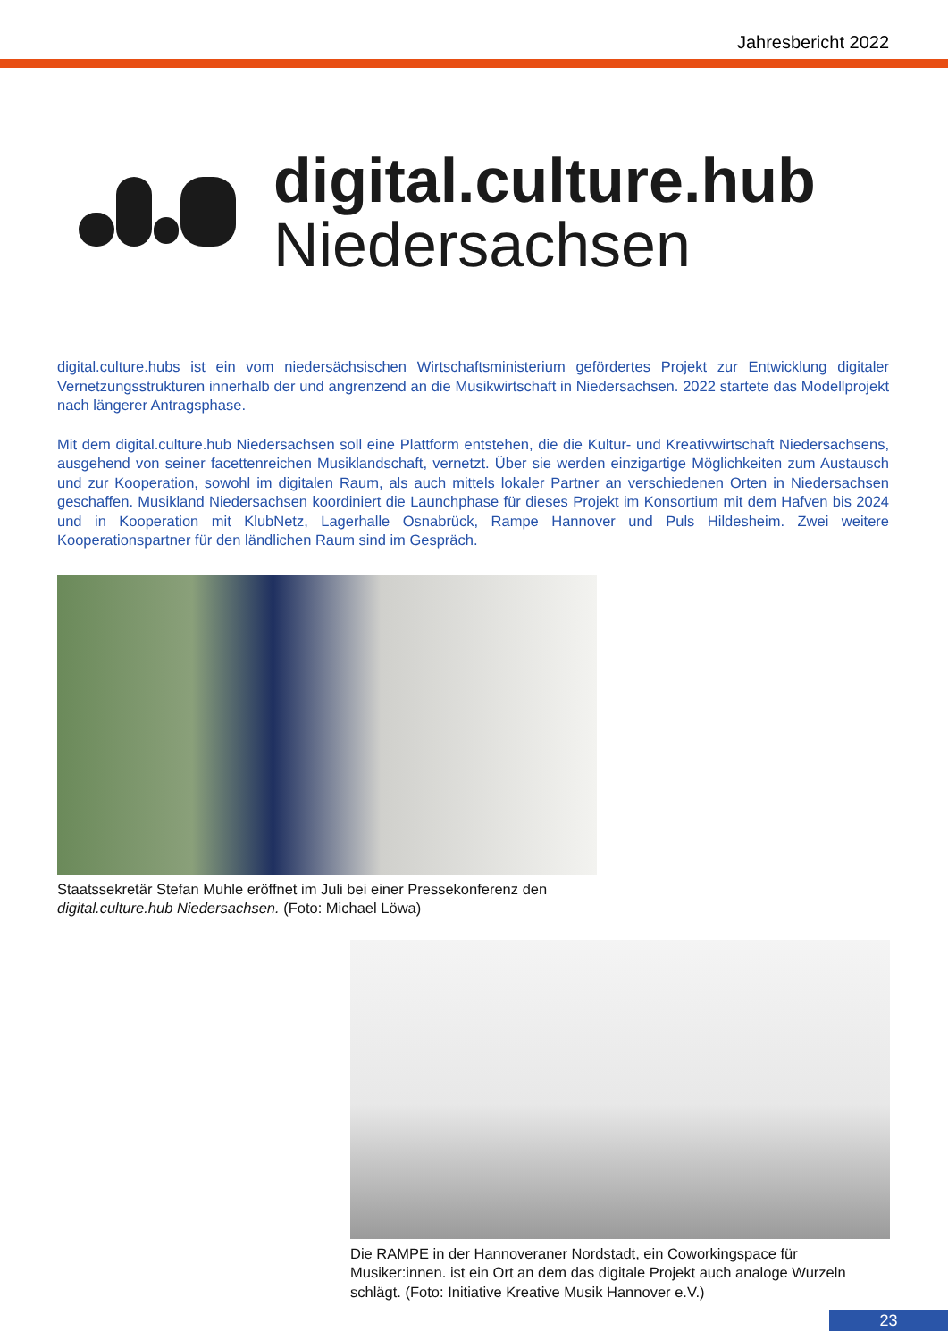Jahresbericht 2022
digital.culture.hub
Niedersachsen
digital.culture.hubs ist ein vom niedersächsischen Wirtschaftsministerium gefördertes Projekt zur Entwicklung digitaler Vernetzungsstrukturen innerhalb der und angrenzend an die Musikwirtschaft in Niedersachsen. 2022 startete das Modellprojekt nach längerer Antragsphase.
Mit dem digital.culture.hub Niedersachsen soll eine Plattform entstehen, die die Kultur- und Kreativwirtschaft Niedersachsens, ausgehend von seiner facettenreichen Musiklandschaft, vernetzt. Über sie werden einzigartige Möglichkeiten zum Austausch und zur Kooperation, sowohl im digitalen Raum, als auch mittels lokaler Partner an verschiedenen Orten in Niedersachsen geschaffen. Musikland Niedersachsen koordiniert die Launchphase für dieses Projekt im Konsortium mit dem Hafven bis 2024 und in Kooperation mit KlubNetz, Lagerhalle Osnabrück, Rampe Hannover und Puls Hildesheim. Zwei weitere Kooperationspartner für den ländlichen Raum sind im Gespräch.
Staatssekretär Stefan Muhle eröffnet im Juli bei einer Pressekonferenz den digital.culture.hub Niedersachsen. (Foto: Michael Löwa)
Die RAMPE in der Hannoveraner Nordstadt, ein Coworkingspace für Musiker:innen. ist ein Ort an dem das digitale Projekt auch analoge Wurzeln schlägt. (Foto: Initiative Kreative Musik Hannover e.V.)
23